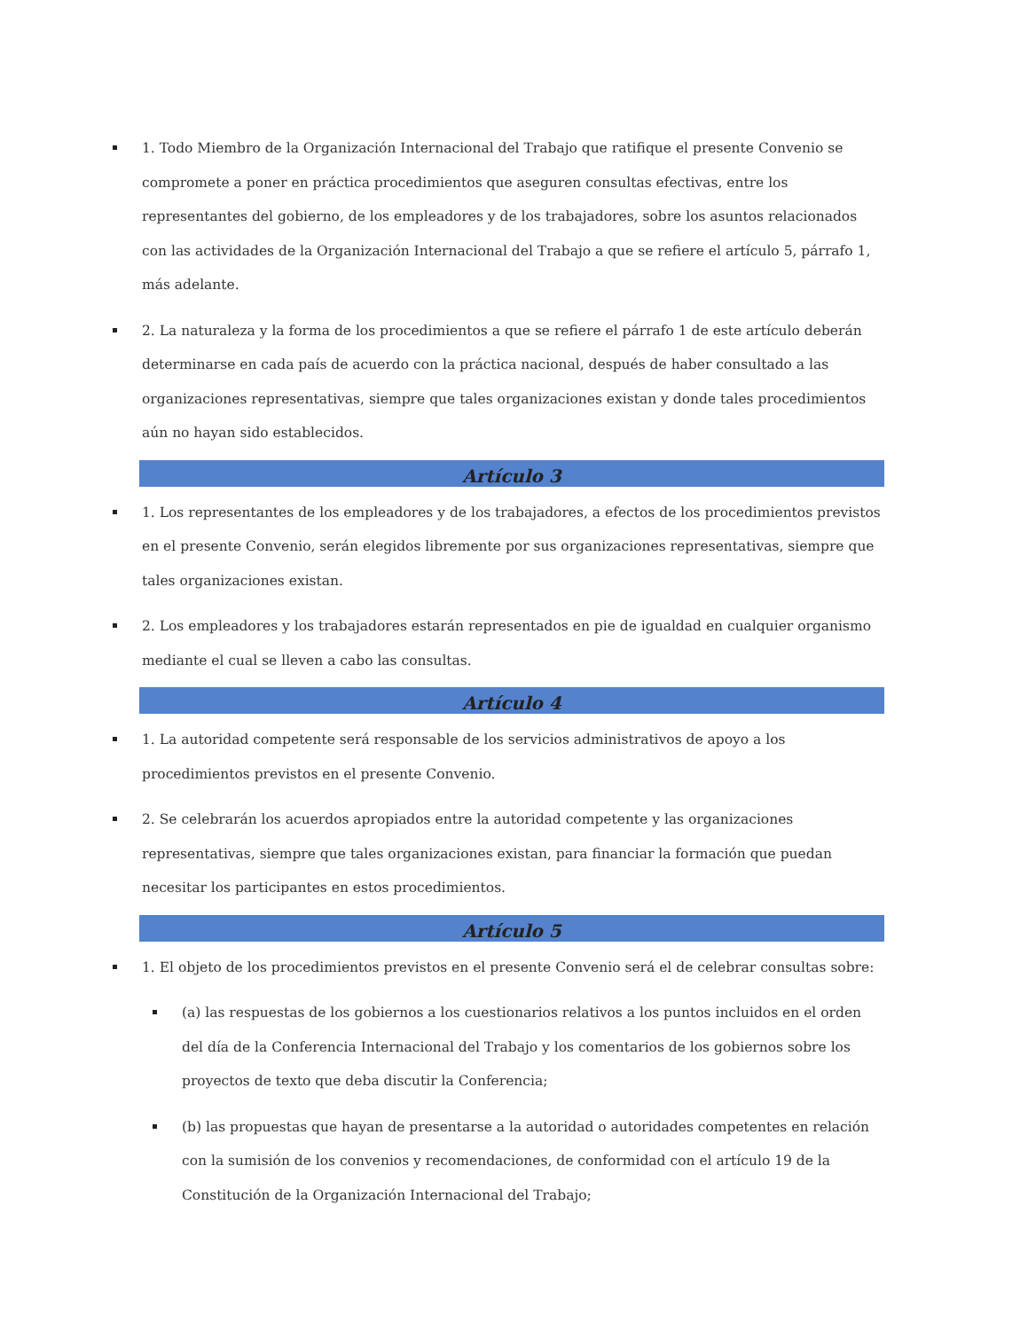1. Todo Miembro de la Organización Internacional del Trabajo que ratifique el presente Convenio se compromete a poner en práctica procedimientos que aseguren consultas efectivas, entre los representantes del gobierno, de los empleadores y de los trabajadores, sobre los asuntos relacionados con las actividades de la Organización Internacional del Trabajo a que se refiere el artículo 5, párrafo 1, más adelante.
2. La naturaleza y la forma de los procedimientos a que se refiere el párrafo 1 de este artículo deberán determinarse en cada país de acuerdo con la práctica nacional, después de haber consultado a las organizaciones representativas, siempre que tales organizaciones existan y donde tales procedimientos aún no hayan sido establecidos.
Artículo 3
1. Los representantes de los empleadores y de los trabajadores, a efectos de los procedimientos previstos en el presente Convenio, serán elegidos libremente por sus organizaciones representativas, siempre que tales organizaciones existan.
2. Los empleadores y los trabajadores estarán representados en pie de igualdad en cualquier organismo mediante el cual se lleven a cabo las consultas.
Artículo 4
1. La autoridad competente será responsable de los servicios administrativos de apoyo a los procedimientos previstos en el presente Convenio.
2. Se celebrarán los acuerdos apropiados entre la autoridad competente y las organizaciones representativas, siempre que tales organizaciones existan, para financiar la formación que puedan necesitar los participantes en estos procedimientos.
Artículo 5
1. El objeto de los procedimientos previstos en el presente Convenio será el de celebrar consultas sobre:
(a) las respuestas de los gobiernos a los cuestionarios relativos a los puntos incluidos en el orden del día de la Conferencia Internacional del Trabajo y los comentarios de los gobiernos sobre los proyectos de texto que deba discutir la Conferencia;
(b) las propuestas que hayan de presentarse a la autoridad o autoridades competentes en relación con la sumisión de los convenios y recomendaciones, de conformidad con el artículo 19 de la Constitución de la Organización Internacional del Trabajo;